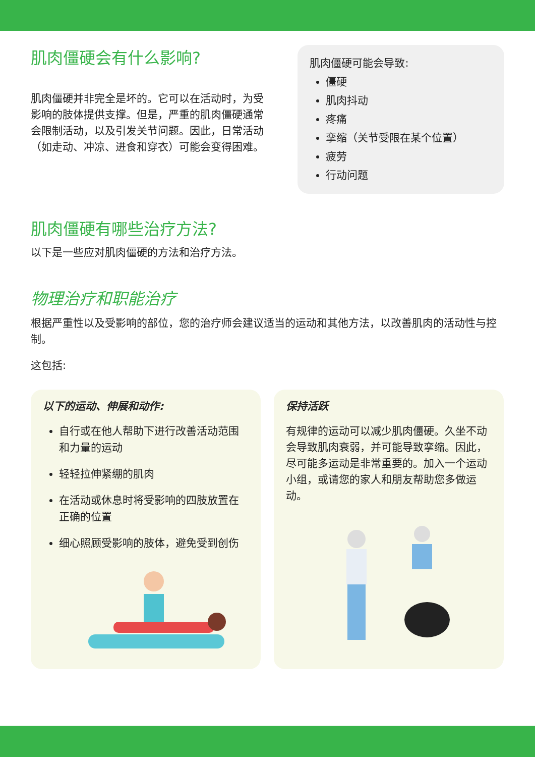肌肉僵硬会有什么影响?
肌肉僵硬并非完全是坏的。它可以在活动时，为受影响的肢体提供支撑。但是，严重的肌肉僵硬通常会限制活动，以及引发关节问题。因此，日常活动（如走动、冲凉、进食和穿衣）可能会变得困难。
肌肉僵硬可能会导致:
僵硬
肌肉抖动
疼痛
挛缩（关节受限在某个位置）
疲劳
行动问题
肌肉僵硬有哪些治疗方法?
以下是一些应对肌肉僵硬的方法和治疗方法。
物理治疗和职能治疗
根据严重性以及受影响的部位，您的治疗师会建议适当的运动和其他方法，以改善肌肉的活动性与控制。
这包括:
以下的运动、伸展和动作:
自行或在他人帮助下进行改善活动范围和力量的运动
轻轻拉伸紧绷的肌肉
在活动或休息时将受影响的四肢放置在正确的位置
细心照顾受影响的肢体，避免受到创伤
保持活跃
有规律的运动可以减少肌肉僵硬。久坐不动会导致肌肉衰弱，并可能导致挛缩。因此，尽可能多运动是非常重要的。加入一个运动小组，或请您的家人和朋友帮助您多做运动。